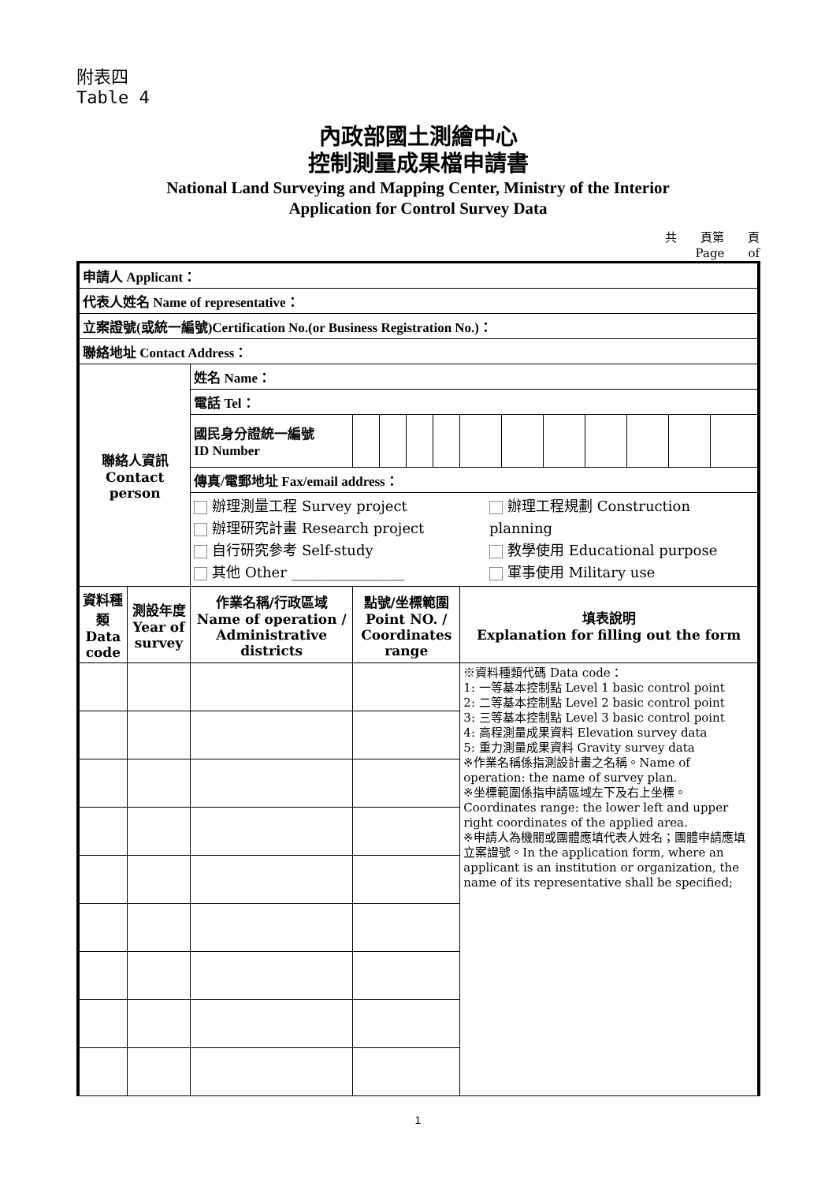附表四
Table 4
內政部國土測繪中心
控制測量成果檔申請書
National Land Surveying and Mapping Center, Ministry of the Interior
Application for Control Survey Data
共　　頁第　　頁
Page　　of　　
| 申請人 Applicant： | | | | | | | | | | | | | |
| 代表人姓名 Name of representative： | | | | | | | | | | | | | |
| 立案證號(或統一編號)Certification No.(or Business Registration No.)： | | | | | | | | | | | | | |
| 聯絡地址 Contact Address： | | | | | | | | | | | | | |
| 聯絡人資訊 Contact person | | 姓名 Name： | | | | | | | | | | | |
| | | 電話 Tel： | | | | | | | | | | | |
| | | 國民身分證統一編號 ID Number | | | | | | | | | | | |
| | | 傳真/電郵地址 Fax/email address： | | | | | | | | | | | |
| | | 辦理測量工程 Survey project 辦理研究計畫 Research project 自行研究參考 Self-study 其他 Other ________________ 辦理工程規劃 Construction planning 教學使用 Educational purpose 軍事使用 Military use | | | | | | | | | | | |
| 資料種類 Data code | 測設年度 Year of survey | 作業名稱/行政區域 Name of operation / Administrative districts | 點號/坐標範圍 Point NO. / Coordinates range | | | | 填表說明 Explanation for filling out the form | | | | | | |
| | | | | | | | ※資料種類代碼 Data code： 1: 一等基本控制點 Level 1 basic control point 2: 二等基本控制點 Level 2 basic control point 3: 三等基本控制點 Level 3 basic control point 4: 高程測量成果資料 Elevation survey data 5: 重力測量成果資料 Gravity survey data ※作業名稱係指測設計畫之名稱。Name of operation: the name of survey plan. ※坐標範圍係指申請區域左下及右上坐標。Coordinates range: the lower left and upper right coordinates of the applied area. ※申請人為機關或團體應填代表人姓名；團體申請應填立案證號。In the application form, where an applicant is an institution or organization, the name of its representative shall be specified; | | | | | | |
1